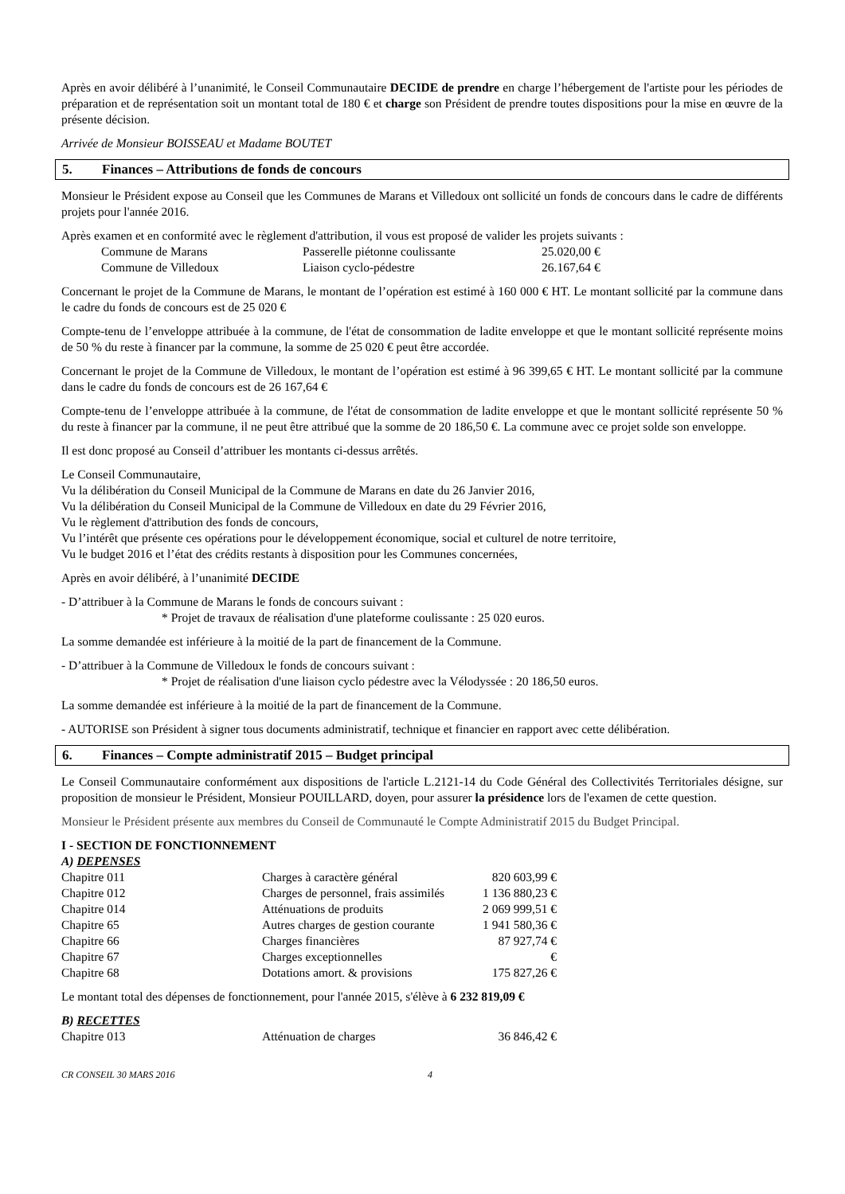Après en avoir délibéré à l’unanimité, le Conseil Communautaire DECIDE de prendre en charge l’hébergement de l'artiste pour les périodes de préparation et de représentation soit un montant total de 180 € et charge son Président de prendre toutes dispositions pour la mise en œuvre de la présente décision.
Arrivée de Monsieur BOISSEAU et Madame BOUTET
5. Finances – Attributions de fonds de concours
Monsieur le Président expose au Conseil que les Communes de Marans et Villedoux ont sollicité un fonds de concours dans le cadre de différents projets pour l'année 2016.
Après examen et en conformité avec le règlement d'attribution, il vous est proposé de valider les projets suivants :
| Commune de Marans | Passerelle piétonne coulissante | 25.020,00 € |
| Commune de Villedoux | Liaison cyclo-pédestre | 26.167,64 € |
Concernant le projet de la Commune de Marans, le montant de l’opération est estimé à 160 000 € HT. Le montant sollicité par la commune dans le cadre du fonds de concours est de 25 020 €
Compte-tenu de l’enveloppe attribuée à la commune, de l'état de consommation de ladite enveloppe et que le montant sollicité représente moins de 50 % du reste à financer par la commune, la somme de 25 020 € peut être accordée.
Concernant le projet de la Commune de Villedoux, le montant de l’opération est estimé à 96 399,65 € HT. Le montant sollicité par la commune dans le cadre du fonds de concours est de 26 167,64 €
Compte-tenu de l’enveloppe attribuée à la commune, de l'état de consommation de ladite enveloppe et que le montant sollicité représente 50 % du reste à financer par la commune, il ne peut être attribué que la somme de 20 186,50 €. La commune avec ce projet solde son enveloppe.
Il est donc proposé au Conseil d’attribuer les montants ci-dessus arrêtés.
Le Conseil Communautaire,
Vu la délibération du Conseil Municipal de la Commune de Marans en date du 26 Janvier 2016,
Vu la délibération du Conseil Municipal de la Commune de Villedoux en date du 29 Février 2016,
Vu le règlement d'attribution des fonds de concours,
Vu l’intérêt que présente ces opérations pour le développement économique, social et culturel de notre territoire,
Vu le budget 2016 et l’état des crédits restants à disposition pour les Communes concernées,
Après en avoir délibéré, à l’unanimité DECIDE
- D’attribuer à la Commune de Marans le fonds de concours suivant :
* Projet de travaux de réalisation d'une plateforme coulissante : 25 020 euros.
La somme demandée est inférieure à la moitié de la part de financement de la Commune.
- D’attribuer à la Commune de Villedoux le fonds de concours suivant :
* Projet de réalisation d'une liaison cyclo pédestre avec la Vélodyssée : 20 186,50 euros.
La somme demandée est inférieure à la moitié de la part de financement de la Commune.
- AUTORISE son Président à signer tous documents administratif, technique et financier en rapport avec cette délibération.
6. Finances – Compte administratif 2015 – Budget principal
Le Conseil Communautaire conformément aux dispositions de l'article L.2121-14 du Code Général des Collectivités Territoriales désigne, sur proposition de monsieur le Président, Monsieur POUILLARD, doyen, pour assurer la présidence lors de l'examen de cette question.
Monsieur le Président présente aux membres du Conseil de Communauté le Compte Administratif 2015 du Budget Principal.
I - SECTION DE FONCTIONNEMENT
A) DEPENSES
| Chapitre 011 | Charges à caractère général | 820 603,99 € |
| Chapitre 012 | Charges de personnel, frais assimilés | 1 136 880,23 € |
| Chapitre 014 | Atténuations de produits | 2 069 999,51 € |
| Chapitre 65 | Autres charges de gestion courante | 1 941 580,36 € |
| Chapitre 66 | Charges financières | 87 927,74 € |
| Chapitre 67 | Charges exceptionnelles | € |
| Chapitre 68 | Dotations amort. & provisions | 175 827,26 € |
Le montant total des dépenses de fonctionnement, pour l'année 2015, s'élève à 6 232 819,09 €
B) RECETTES
| Chapitre 013 | Atténuation de charges | 36 846,42 € |
CR CONSEIL 30 MARS 2016 4